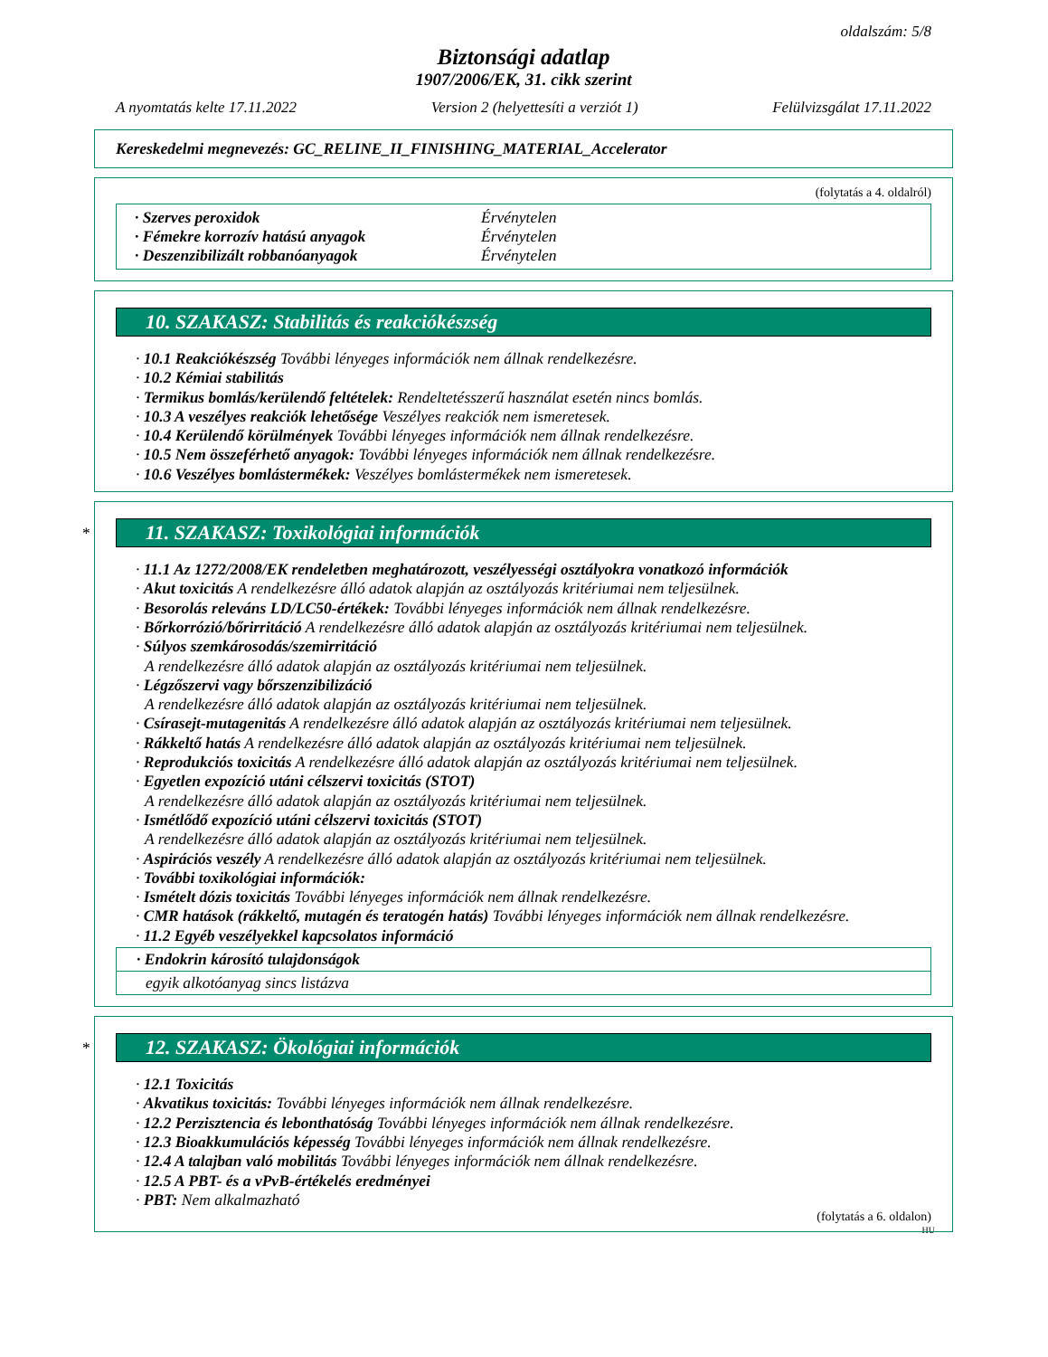oldalszám: 5/8
Biztonsági adatlap
1907/2006/EK, 31. cikk szerint
A nyomtatás kelte 17.11.2022 Version 2 (helyettesíti a verziót 1) Felülvizsgálat 17.11.2022
Kereskedelmi megnevezés: GC_RELINE_II_FINISHING_MATERIAL_Accelerator
(folytatás a 4. oldalról)
· Szerves peroxidok Érvénytelen
· Fémekre korrozív hatású anyagok Érvénytelen
· Deszenzibilizált robbanóanyagok Érvénytelen
10. SZAKASZ: Stabilitás és reakciókészség
· 10.1 Reakciókészség További lényeges információk nem állnak rendelkezésre.
· 10.2 Kémiai stabilitás
· Termikus bomlás/kerülendő feltételek: Rendeltetésszerű használat esetén nincs bomlás.
· 10.3 A veszélyes reakciók lehetősége Veszélyes reakciók nem ismeretesek.
· 10.4 Kerülendő körülmények További lényeges információk nem állnak rendelkezésre.
· 10.5 Nem összeférhető anyagok: További lényeges információk nem állnak rendelkezésre.
· 10.6 Veszélyes bomlástermékek: Veszélyes bomlástermékek nem ismeretesek.
*
11. SZAKASZ: Toxikológiai információk
· 11.1 Az 1272/2008/EK rendeletben meghatározott, veszélyességi osztályokra vonatkozó információk
· Akut toxicitás A rendelkezésre álló adatok alapján az osztályozás kritériumai nem teljesülnek.
· Besorolás releváns LD/LC50-értékek: További lényeges információk nem állnak rendelkezésre.
· Bőrkorrózió/bőrirritáció A rendelkezésre álló adatok alapján az osztályozás kritériumai nem teljesülnek.
· Súlyos szemkárosodás/szemirritáció
A rendelkezésre álló adatok alapján az osztályozás kritériumai nem teljesülnek.
· Légzőszervi vagy bőrszenzibilizáció
A rendelkezésre álló adatok alapján az osztályozás kritériumai nem teljesülnek.
· Csírasejt-mutagenitás A rendelkezésre álló adatok alapján az osztályozás kritériumai nem teljesülnek.
· Rákkeltő hatás A rendelkezésre álló adatok alapján az osztályozás kritériumai nem teljesülnek.
· Reprodukciós toxicitás A rendelkezésre álló adatok alapján az osztályozás kritériumai nem teljesülnek.
· Egyetlen expozíció utáni célszervi toxicitás (STOT)
A rendelkezésre álló adatok alapján az osztályozás kritériumai nem teljesülnek.
· Ismétlődő expozíció utáni célszervi toxicitás (STOT)
A rendelkezésre álló adatok alapján az osztályozás kritériumai nem teljesülnek.
· Aspirációs veszély A rendelkezésre álló adatok alapján az osztályozás kritériumai nem teljesülnek.
· További toxikológiai információk:
· Ismételt dózis toxicitás További lényeges információk nem állnak rendelkezésre.
· CMR hatások (rákkeltő, mutagén és teratogén hatás) További lényeges információk nem állnak rendelkezésre.
· 11.2 Egyéb veszélyekkel kapcsolatos információ
· Endokrin károsító tulajdonságok
egyik alkotóanyag sincs listázva
*
12. SZAKASZ: Ökológiai információk
· 12.1 Toxicitás
· Akvatikus toxicitás: További lényeges információk nem állnak rendelkezésre.
· 12.2 Perzisztencia és lebonthatóság További lényeges információk nem állnak rendelkezésre.
· 12.3 Bioakkumulációs képesség További lényeges információk nem állnak rendelkezésre.
· 12.4 A talajban való mobilitás További lényeges információk nem állnak rendelkezésre.
· 12.5 A PBT- és a vPvB-értékelés eredményei
· PBT: Nem alkalmazható
(folytatás a 6. oldalon)
HU